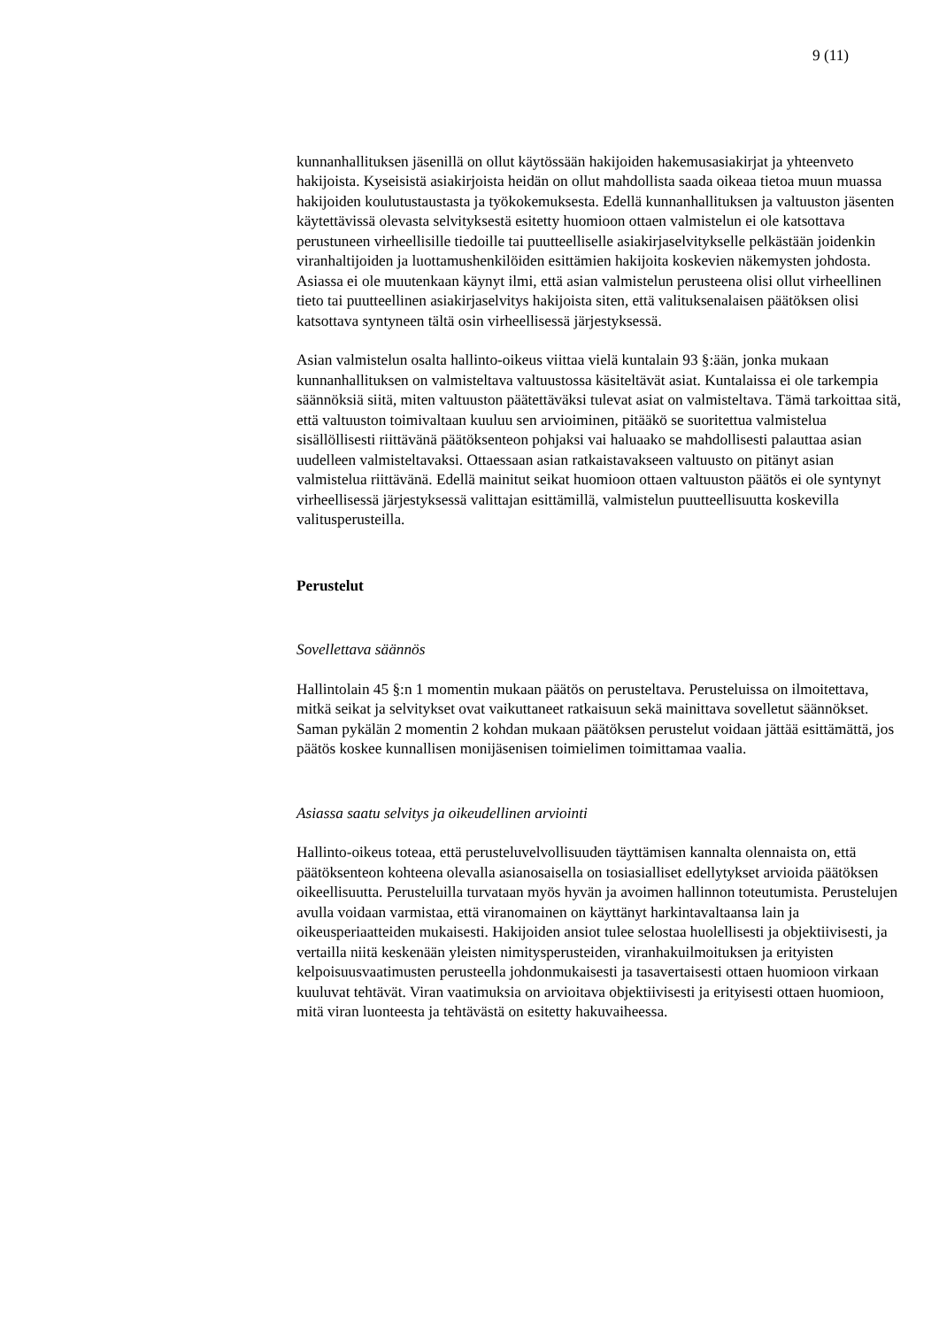9 (11)
kunnanhallituksen jäsenillä on ollut käytössään hakijoiden hakemusasiakirjat ja yhteenveto hakijoista. Kyseisistä asiakirjoista heidän on ollut mahdollista saada oikeaa tietoa muun muassa hakijoiden koulutustaustasta ja työkokemuksesta. Edellä kunnanhallituksen ja valtuuston jäsenten käytettävissä olevasta selvityksestä esitetty huomioon ottaen valmistelun ei ole katsottava perustuneen virheellisille tiedoille tai puutteelliselle asiakirjaselvitykselle pelkästään joidenkin viranhaltijoiden ja luottamushenkilöiden esittämien hakijoita koskevien näkemysten johdosta. Asiassa ei ole muutenkaan käynyt ilmi, että asian valmistelun perusteena olisi ollut virheellinen tieto tai puutteellinen asiakirjaselvitys hakijoista siten, että valituksenalaisen päätöksen olisi katsottava syntyneen tältä osin virheellisessä järjestyksessä.
Asian valmistelun osalta hallinto-oikeus viittaa vielä kuntalain 93 §:ään, jonka mukaan kunnanhallituksen on valmisteltava valtuustossa käsiteltävät asiat. Kuntalaissa ei ole tarkempia säännöksiä siitä, miten valtuuston päätettäväksi tulevat asiat on valmisteltava. Tämä tarkoittaa sitä, että valtuuston toimivaltaan kuuluu sen arvioiminen, pitääkö se suoritettua valmistelua sisällöllisesti riittävänä päätöksenteon pohjaksi vai haluaako se mahdollisesti palauttaa asian uudelleen valmisteltavaksi. Ottaessaan asian ratkaistavakseen valtuusto on pitänyt asian valmistelua riittävänä. Edellä mainitut seikat huomioon ottaen valtuuston päätös ei ole syntynyt virheellisessä järjestyksessä valittajan esittämillä, valmistelun puutteellisuutta koskevilla valitusperusteilla.
Perustelut
Sovellettava säännös
Hallintolain 45 §:n 1 momentin mukaan päätös on perusteltava. Perusteluissa on ilmoitettava, mitkä seikat ja selvitykset ovat vaikuttaneet ratkaisuun sekä mainittava sovelletut säännökset. Saman pykälän 2 momentin 2 kohdan mukaan päätöksen perustelut voidaan jättää esittämättä, jos päätös koskee kunnallisen monijäsenisen toimielimen toimittamaa vaalia.
Asiassa saatu selvitys ja oikeudellinen arviointi
Hallinto-oikeus toteaa, että perusteluvelvollisuuden täyttämisen kannalta olennaista on, että päätöksenteon kohteena olevalla asianosaisella on tosiasialliset edellytykset arvioida päätöksen oikeellisuutta. Perusteluilla turvataan myös hyvän ja avoimen hallinnon toteutumista. Perustelujen avulla voidaan varmistaa, että viranomainen on käyttänyt harkintavaltaansa lain ja oikeusperiaatteiden mukaisesti. Hakijoiden ansiot tulee selostaa huolellisesti ja objektiivisesti, ja vertailla niitä keskenään yleisten nimitysperusteiden, viranhakuilmoituksen ja erityisten kelpoisuusvaatimusten perusteella johdonmukaisesti ja tasavertaisesti ottaen huomioon virkaan kuuluvat tehtävät. Viran vaatimuksia on arvioitava objektiivisesti ja erityisesti ottaen huomioon, mitä viran luonteesta ja tehtävästä on esitetty hakuvaiheessa.